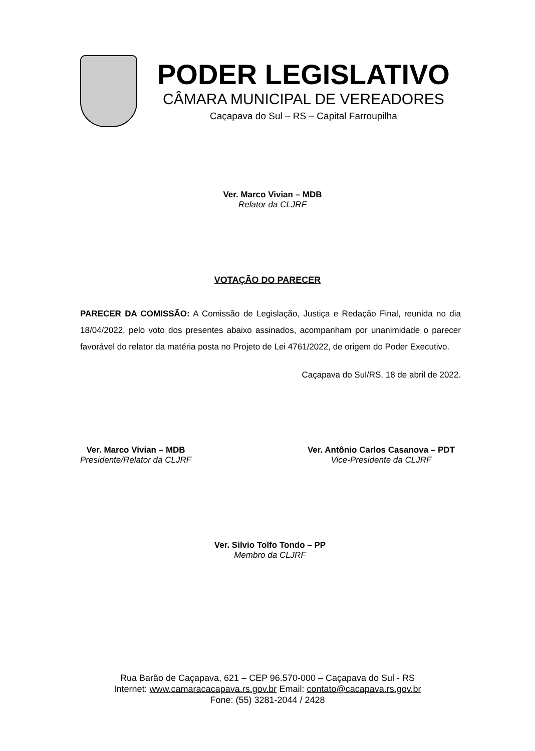PODER LEGISLATIVO
CÂMARA MUNICIPAL DE VEREADORES
Caçapava do Sul – RS – Capital Farroupilha
Ver. Marco Vivian – MDB
Relator da CLJRF
VOTAÇÃO DO PARECER
PARECER DA COMISSÃO: A Comissão de Legislação, Justiça e Redação Final, reunida no dia 18/04/2022, pelo voto dos presentes abaixo assinados, acompanham por unanimidade o parecer favorável do relator da matéria posta no Projeto de Lei 4761/2022, de origem do Poder Executivo.
Caçapava do Sul/RS, 18 de abril de 2022.
Ver. Marco Vivian – MDB
Presidente/Relator da CLJRF
Ver. Antônio Carlos Casanova – PDT
Vice-Presidente da CLJRF
Ver. Silvio Tolfo Tondo – PP
Membro da CLJRF
Rua Barão de Caçapava, 621 – CEP 96.570-000 – Caçapava do Sul - RS
Internet: www.camaracacapava.rs.gov.br Email: contato@cacapava.rs.gov.br
Fone: (55) 3281-2044 / 2428